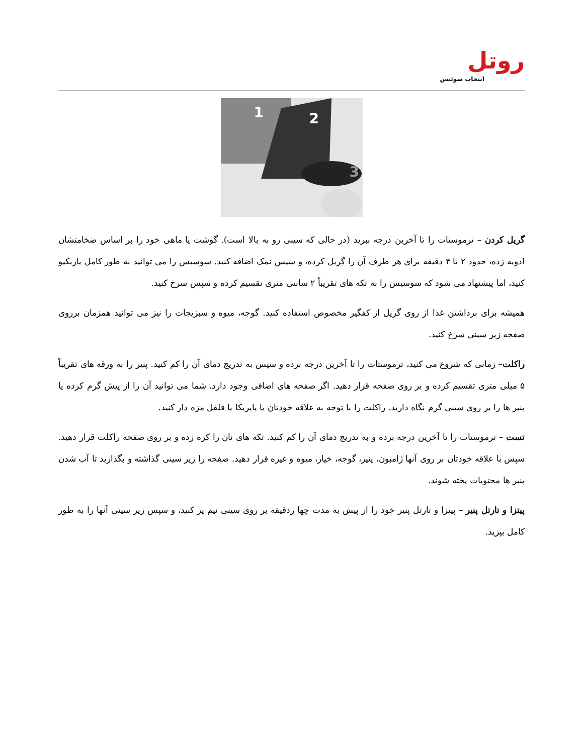روتل
انتخاب سوئیس
1 2
3
گریل کردن – ترموستات را تا آخرین درجه ببرید (در حالی که سینی رو به بالا است). گوشت یا ماهی خود را بر اساس ضخامتشان ادویه زده، حدود ۲ تا ۴ دقیقه برای هر طرف آن را گریل کرده، و سپس نمک اضافه کنید. سوسیس را می توانید به طور کامل باربکیو کنید، اما پیشنهاد می شود که سوسیس را به تکه های تقریباً ۲ سانتی متری تقسیم کرده و سپس سرخ کنید.
همیشه برای برداشتن غذا از روی گریل از کفگیر مخصوص استفاده کنید. گوجه، میوه و سبزیجات را نیز می توانید همزمان برروی صفحه زیر سینی سرخ کنید.
راکلت– زمانی که شروع می کنید، ترموستات را تا آخرین درجه برده و سپس به تدریج دمای آن را کم کنید. پنیر را به ورقه های تقریباً ۵ میلی متری تقسیم کرده و بر روی صفحه قرار دهید. اگر صفحه های اضافی وجود دارد، شما می توانید آن را از پیش گرم کرده یا پنیر ها را بر روی سینی گرم نگاه دارید. راکلت را با توجه به علاقه خودتان با پاپریکا یا فلفل مزه دار کنید.
تست – ترموستات را تا آخرین درجه برده و به تدریج دمای آن را کم کنید. تکه های نان را کره زده و بر روی صفحه راکلت قرار دهید. سپس با علاقه خودتان بر روی آنها ژامبون، پنیر، گوجه، خیار، میوه و غیره قرار دهید. صفحه را زیر سینی گذاشته و بگذارید تا آب شدن پنیر ها محتویات پخته شوند.
پیتزا و تارتل پنیر – پیتزا و تارتل پنیر خود را از پیش به مدت چها ردقیقه بر روی سینی نیم پز کنید، و سپس زیر سینی آنها را به طور کامل بپزید.